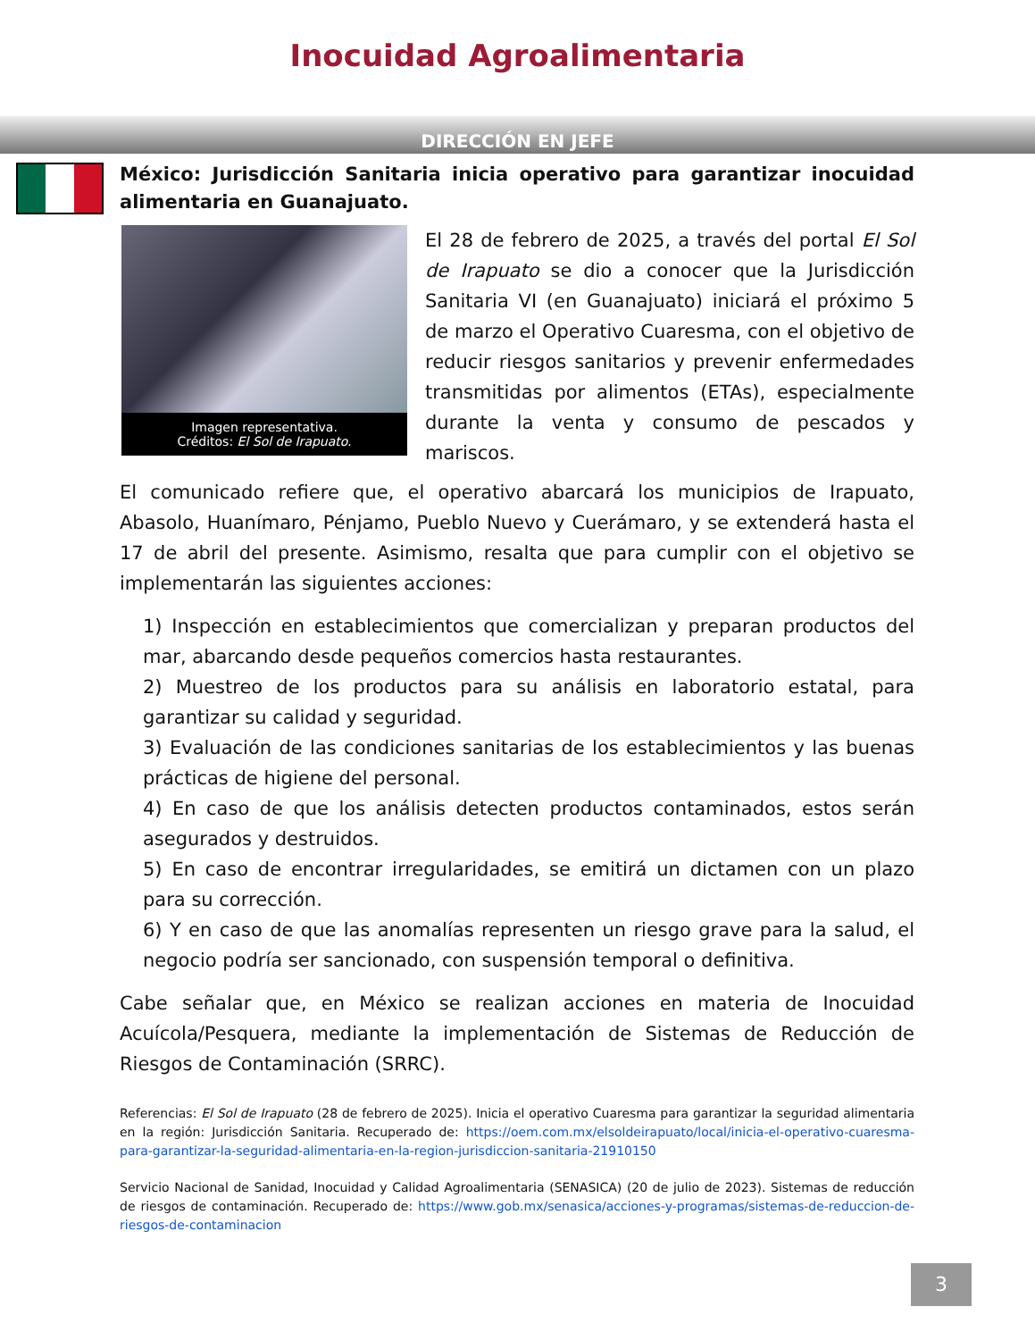Inocuidad Agroalimentaria
DIRECCIÓN EN JEFE
México: Jurisdicción Sanitaria inicia operativo para garantizar inocuidad alimentaria en Guanajuato.
Imagen representativa.
Créditos: El Sol de Irapuato.
El 28 de febrero de 2025, a través del portal El Sol de Irapuato se dio a conocer que la Jurisdicción Sanitaria VI (en Guanajuato) iniciará el próximo 5 de marzo el Operativo Cuaresma, con el objetivo de reducir riesgos sanitarios y prevenir enfermedades transmitidas por alimentos (ETAs), especialmente durante la venta y consumo de pescados y mariscos.
El comunicado refiere que, el operativo abarcará los municipios de Irapuato, Abasolo, Huanímaro, Pénjamo, Pueblo Nuevo y Cuerámaro, y se extenderá hasta el 17 de abril del presente. Asimismo, resalta que para cumplir con el objetivo se implementarán las siguientes acciones:
1) Inspección en establecimientos que comercializan y preparan productos del mar, abarcando desde pequeños comercios hasta restaurantes.
2) Muestreo de los productos para su análisis en laboratorio estatal, para garantizar su calidad y seguridad.
3) Evaluación de las condiciones sanitarias de los establecimientos y las buenas prácticas de higiene del personal.
4) En caso de que los análisis detecten productos contaminados, estos serán asegurados y destruidos.
5) En caso de encontrar irregularidades, se emitirá un dictamen con un plazo para su corrección.
6) Y en caso de que las anomalías representen un riesgo grave para la salud, el negocio podría ser sancionado, con suspensión temporal o definitiva.
Cabe señalar que, en México se realizan acciones en materia de Inocuidad Acuícola/Pesquera, mediante la implementación de Sistemas de Reducción de Riesgos de Contaminación (SRRC).
Referencias: El Sol de Irapuato (28 de febrero de 2025). Inicia el operativo Cuaresma para garantizar la seguridad alimentaria en la región: Jurisdicción Sanitaria. Recuperado de: https://oem.com.mx/elsoldeirapuato/local/inicia-el-operativo-cuaresma-para-garantizar-la-seguridad-alimentaria-en-la-region-jurisdiccion-sanitaria-21910150
Servicio Nacional de Sanidad, Inocuidad y Calidad Agroalimentaria (SENASICA) (20 de julio de 2023). Sistemas de reducción de riesgos de contaminación. Recuperado de: https://www.gob.mx/senasica/acciones-y-programas/sistemas-de-reduccion-de-riesgos-de-contaminacion
3